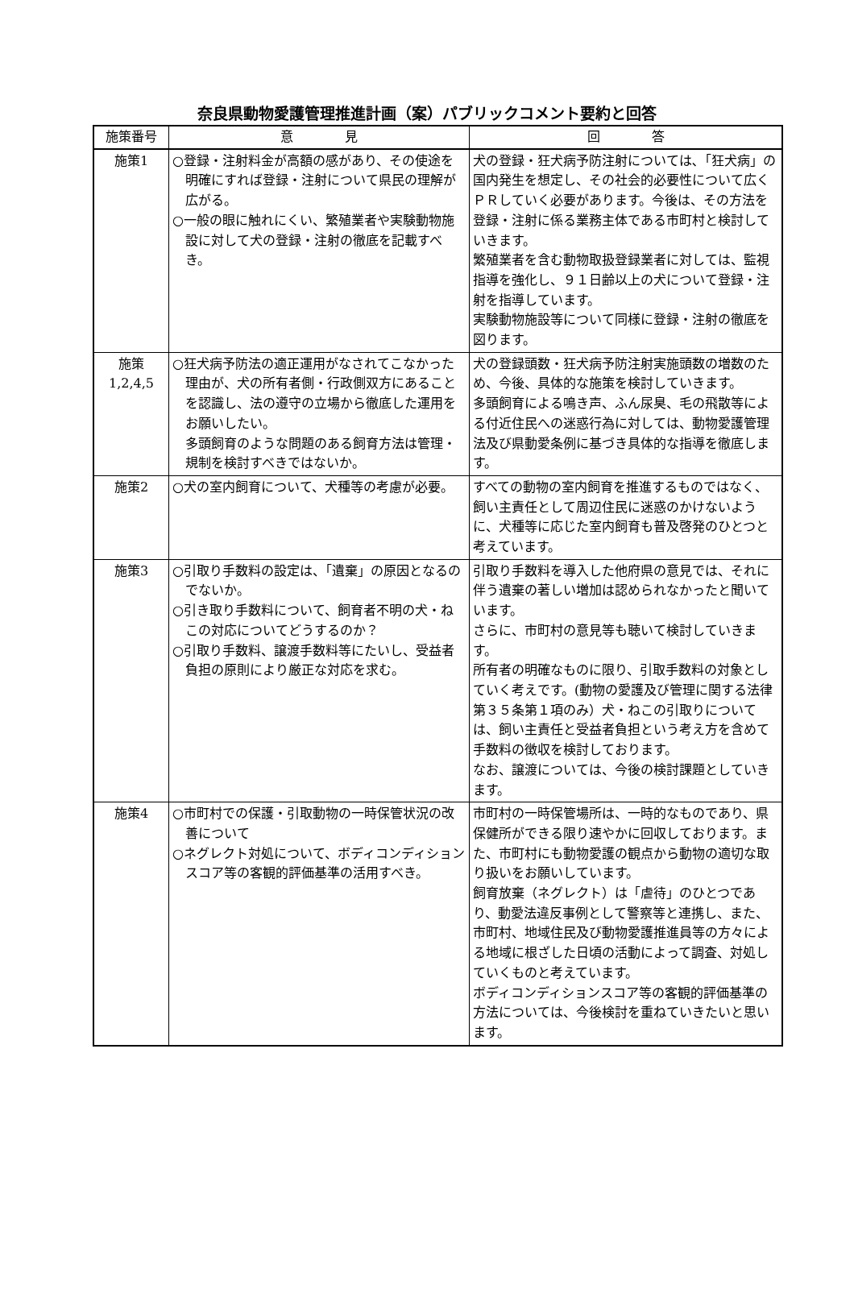奈良県動物愛護管理推進計画（案）パブリックコメント要約と回答
| 施策番号 | 意 見 | 回 答 |
| --- | --- | --- |
| 施策1 | ○登録・注射料金が高額の感があり、その使途を明確にすれば登録・注射について県民の理解が広がる。 ○一般の眼に触れにくい、繁殖業者や実験動物施設に対して犬の登録・注射の徹底を記載すべき。 | 犬の登録・狂犬病予防注射については､「狂犬病」の国内発生を想定し、その社会的必要性について広くＰＲしていく必要があります。今後は、その方法を登録・注射に係る業務主体である市町村と検討していきます。 繁殖業者を含む動物取扱登録業者に対しては、監視指導を強化し、９１日齢以上の犬について登録・注射を指導しています。 実験動物施設等について同様に登録・注射の徹底を図ります。 |
| 施策 1,2,4,5 | ○狂犬病予防法の適正運用がなされてこなかった理由が、犬の所有者側・行政側双方にあることを認識し、法の遵守の立場から徹底した運用をお願いしたい。 多頭飼育のような問題のある飼育方法は管理・規制を検討すべきではないか。 | 犬の登録頭数・狂犬病予防注射実施頭数の増数のため、今後、具体的な施策を検討していきます。 多頭飼育による鳴き声、ふん尿臭、毛の飛散等による付近住民への迷惑行為に対しては、動物愛護管理法及び県動愛条例に基づき具体的な指導を徹底します。 |
| 施策2 | ○犬の室内飼育について、犬種等の考慮が必要。 | すべての動物の室内飼育を推進するものではなく、飼い主責任として周辺住民に迷惑のかけないように、犬種等に応じた室内飼育も普及啓発のひとつと考えています。 |
| 施策3 | ○引取り手数料の設定は、「遺棄」の原因となるのでないか。 ○引き取り手数料について、飼育者不明の犬・ねこの対応についてどうするのか？ ○引取り手数料、譲渡手数料等にたいし、受益者負担の原則により厳正な対応を求む。 | 引取り手数料を導入した他府県の意見では、それに伴う遺棄の著しい増加は認められなかったと聞いています。 さらに、市町村の意見等も聴いて検討していきます。 所有者の明確なものに限り、引取手数料の対象としていく考えです。(動物の愛護及び管理に関する法律第３５条第１項のみ）犬・ねこの引取りについては、飼い主責任と受益者負担という考え方を含めて手数料の徴収を検討しております。 なお、譲渡については、今後の検討課題としていきます。 |
| 施策4 | ○市町村での保護・引取動物の一時保管状況の改善について ○ネグレクト対処について、ボディコンディションスコア等の客観的評価基準の活用すべき。 | 市町村の一時保管場所は、一時的なものであり、県保健所ができる限り速やかに回収しております。また、市町村にも動物愛護の観点から動物の適切な取り扱いをお願いしています。 飼育放棄（ネグレクト）は「虐待」のひとつであり、動愛法違反事例として警察等と連携し、また、市町村、地域住民及び動物愛護推進員等の方々による地域に根ざした日頃の活動によって調査、対処していくものと考えています。 ボディコンディションスコア等の客観的評価基準の方法については、今後検討を重ねていきたいと思います。 |